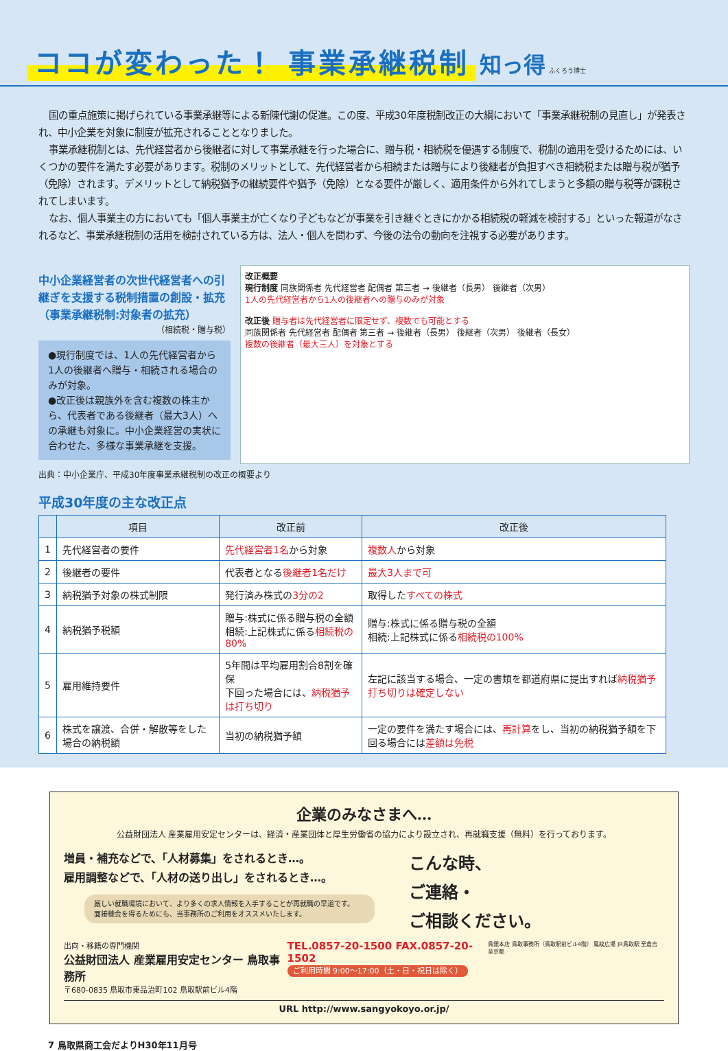ココが変わった！ 事業承継税制
知っ得 ふくろう博士
国の重点施策に掲げられている事業承継等による新陳代謝の促進。この度、平成30年度税制改正の大綱において「事業承継税制の見直し」が発表され、中小企業を対象に制度が拡充されることとなりました。
事業承継税制とは、先代経営者から後継者に対して事業承継を行った場合に、贈与税・相続税を優遇する制度で、税制の適用を受けるためには、いくつかの要件を満たす必要があります。税制のメリットとして、先代経営者から相続または贈与により後継者が負担すべき相続税または贈与税が猶予（免除）されます。デメリットとして納税猶予の継続要件や猶予（免除）となる要件が厳しく、適用条件から外れてしまうと多額の贈与税等が課税されてしまいます。
なお、個人事業主の方においても「個人事業主が亡くなり子どもなどが事業を引き継ぐときにかかる相続税の軽減を検討する」といった報道がなされるなど、事業承継税制の活用を検討されている方は、法人・個人を問わず、今後の法令の動向を注視する必要があります。
中小企業経営者の次世代経営者への引継ぎを支援する税制措置の創設・拡充（事業承継税制:対象者の拡充）
（相続税・贈与税）
●現行制度では、1人の先代経営者から1人の後継者へ贈与・相続される場合のみが対象。
●改正後は親族外を含む複数の株主から、代表者である後継者（最大3人）への承継も対象に。中小企業経営の実状に合わせた、多様な事業承継を支援。
改正概要
現行制度 同族関係者 先代経営者 配偶者 第三者 → 後継者（長男） 後継者（次男）
1人の先代経営者から1人の後継者への贈与のみが対象
改正後 贈与者は先代経営者に限定せず、複数でも可能とする
同族関係者 先代経営者 配偶者 第三者 → 後継者（長男） 後継者（次男） 後継者（長女）
複数の後継者（最大三人）を対象とする
出典：中小企業庁、平成30年度事業承継税制の改正の概要より
平成30年度の主な改正点
| | 項目 | 改正前 | 改正後 |
| --- | --- | --- | --- |
| 1 | 先代経営者の要件 | 先代経営者1名 から対象 | 複数人 から対象 |
| 2 | 後継者の要件 | 代表者となる 後継者1名だけ | 最大3人まで可 |
| 3 | 納税猶予対象の株式制限 | 発行済み株式の 3分の2 | 取得した すべての株式 |
| 4 | 納税猶予税額 | 贈与:株式に係る贈与税の全額 相続:上記株式に係る 相続税の80% | 贈与:株式に係る贈与税の全額 相続:上記株式に係る 相続税の100% |
| 5 | 雇用維持要件 | 5年間は平均雇用割合8割を確保 下回った場合には、 納税猶予は打ち切り | 左記に該当する場合、一定の書類を都道府県に提出すれば 納税猶予打ち切りは確定しない |
| 6 | 株式を譲渡、合併・解散等をした場合の納税額 | 当初の納税猶予額 | 一定の要件を満たす場合には、 再計算 をし、当初の納税猶予額を下回る場合には 差額は免税 |
企業のみなさまへ…
公益財団法人 産業雇用安定センターは、経済・産業団体と厚生労働省の協力により設立され、再就職支援（無料）を行っております。
増員・補充などで、「人材募集」をされるとき…。
雇用調整などで、「人材の送り出し」をされるとき…。
厳しい就職環境において、より多くの求人情報を入手することが再就職の早道です。
面接機会を得るためにも、当事務所のご利用をオススメいたします。
こんな時、
ご連絡・
ご相談ください。
出向・移籍の専門機関
公益財団法人 産業雇用安定センター 鳥取事務所
〒680-0835 鳥取市東品治町102 鳥取駅前ビル4階
TEL.0857-20-1500 FAX.0857-20-1502
ご利用時間 9:00～17:00（土・日・祝日は除く）
鳥銀本店 鳥取事務所（鳥取駅前ビル4階） 鳳紋広場 JR鳥取駅 至倉吉 至京都
URL http://www.sangyokoyo.or.jp/
7 鳥取県商工会だよりH30年11月号